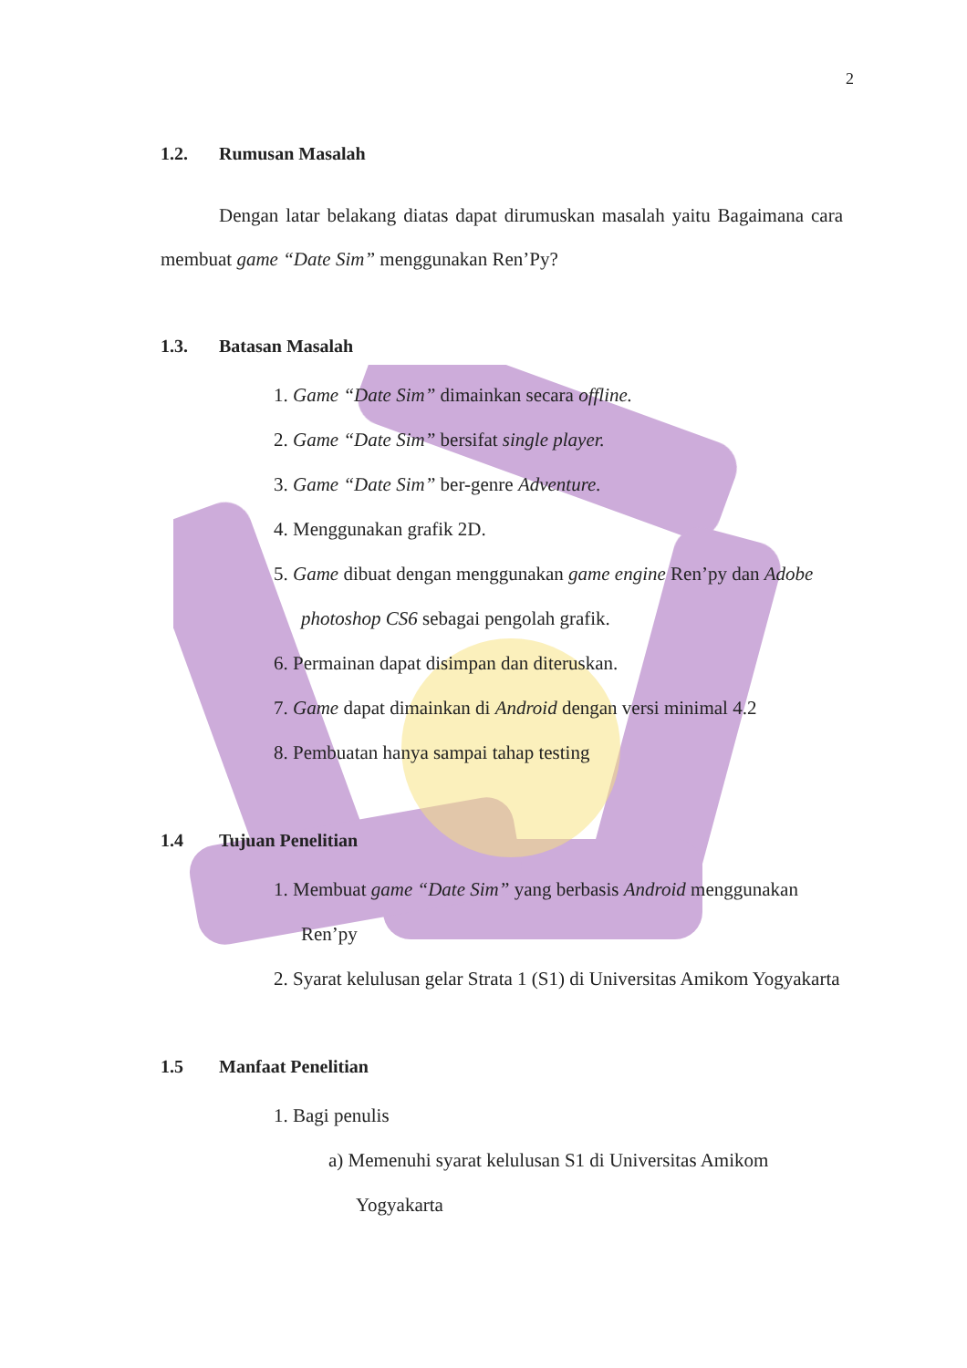2
1.2. Rumusan Masalah
Dengan latar belakang diatas dapat dirumuskan masalah yaitu Bagaimana cara membuat game “Date Sim” menggunakan Ren’Py?
1.3. Batasan Masalah
1. Game “Date Sim” dimainkan secara offline.
2. Game “Date Sim” bersifat single player.
3. Game “Date Sim” ber-genre Adventure.
4. Menggunakan grafik 2D.
5. Game dibuat dengan menggunakan game engine Ren’py dan Adobe photoshop CS6 sebagai pengolah grafik.
6. Permainan dapat disimpan dan diteruskan.
7. Game dapat dimainkan di Android dengan versi minimal 4.2
8. Pembuatan hanya sampai tahap testing
1.4 Tujuan Penelitian
1. Membuat game “Date Sim” yang berbasis Android menggunakan Ren’py
2. Syarat kelulusan gelar Strata 1 (S1) di Universitas Amikom Yogyakarta
1.5 Manfaat Penelitian
1. Bagi penulis
a) Memenuhi syarat kelulusan S1 di Universitas Amikom Yogyakarta